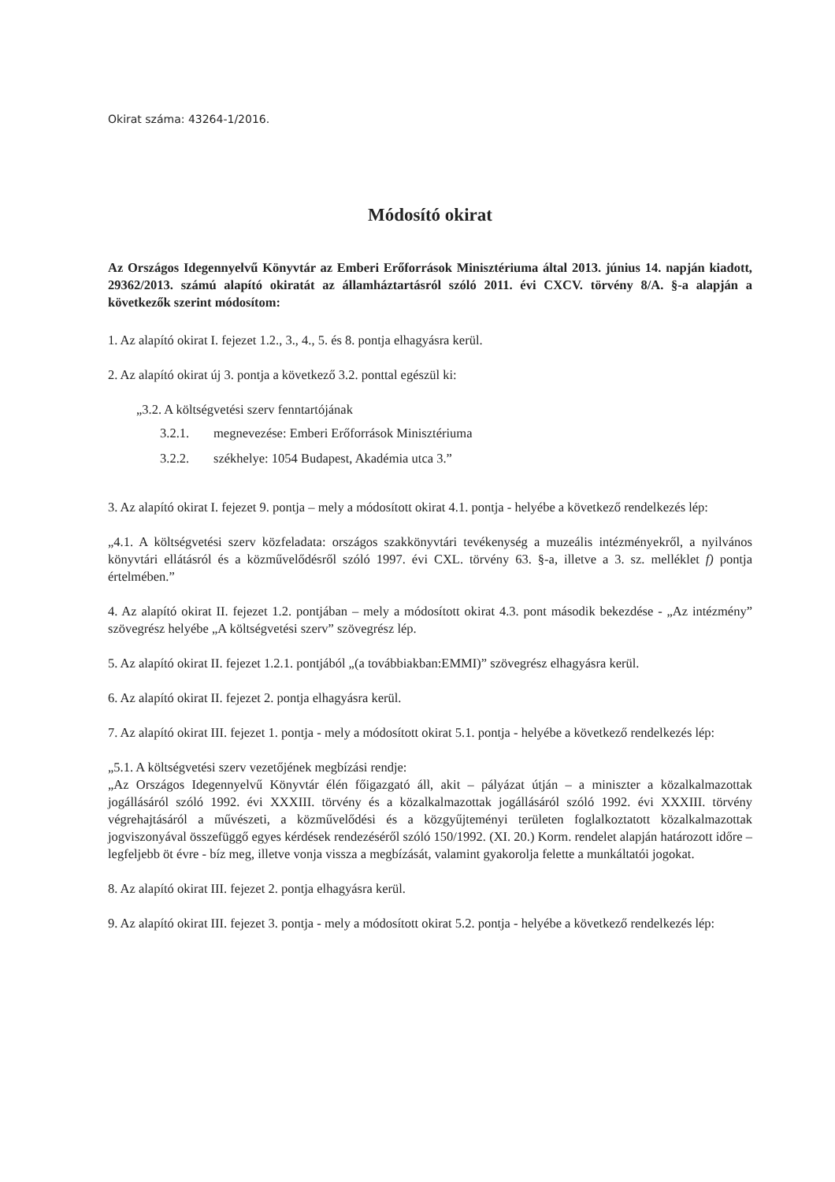Okirat száma: 43264-1/2016.
Módosító okirat
Az Országos Idegennyelvű Könyvtár az Emberi Erőforrások Minisztériuma által 2013. június 14. napján kiadott, 29362/2013. számú alapító okiratát az államháztartásról szóló 2011. évi CXCV. törvény 8/A. §-a alapján a következők szerint módosítom:
1. Az alapító okirat I. fejezet 1.2., 3., 4., 5. és 8. pontja elhagyásra kerül.
2. Az alapító okirat új 3. pontja a következő 3.2. ponttal egészül ki:
„3.2. A költségvetési szerv fenntartójának
3.2.1. megnevezése: Emberi Erőforrások Minisztériuma
3.2.2. székhelye: 1054 Budapest, Akadémia utca 3.”
3. Az alapító okirat I. fejezet 9. pontja – mely a módosított okirat 4.1. pontja - helyébe a következő rendelkezés lép:
„4.1. A költségvetési szerv közfeladata: országos szakkönyvtári tevékenység a muzeális intézményekről, a nyilvános könyvtári ellátásról és a közművelődésről szóló 1997. évi CXL. törvény 63. §-a, illetve a 3. sz. melléklet f) pontja értelmében.”
4. Az alapító okirat II. fejezet 1.2. pontjában – mely a módosított okirat 4.3. pont második bekezdése - „Az intézmény” szövegrész helyébe „A költségvetési szerv” szövegrész lép.
5. Az alapító okirat II. fejezet 1.2.1. pontjából „(a továbbiakban:EMMI)” szövegrész elhagyásra kerül.
6. Az alapító okirat II. fejezet 2. pontja elhagyásra kerül.
7. Az alapító okirat III. fejezet 1. pontja - mely a módosított okirat 5.1. pontja - helyébe a következő rendelkezés lép:
„5.1. A költségvetési szerv vezetőjének megbízási rendje:
„Az Országos Idegennyelvű Könyvtár élén főigazgató áll, akit – pályázat útján – a miniszter a közalkalmazottak jogállásáról szóló 1992. évi XXXIII. törvény és a közalkalmazottak jogállásáról szóló 1992. évi XXXIII. törvény végrehajtásáról a művészeti, a közművelődési és a közgyűjteményi területen foglalkoztatott közalkalmazottak jogviszonyával összefüggő egyes kérdések rendezéséről szóló 150/1992. (XI. 20.) Korm. rendelet alapján határozott időre – legfeljebb öt évre - bíz meg, illetve vonja vissza a megbízását, valamint gyakorolja felette a munkáltatói jogokat.
8. Az alapító okirat III. fejezet 2. pontja elhagyásra kerül.
9. Az alapító okirat III. fejezet 3. pontja - mely a módosított okirat 5.2. pontja - helyébe a következő rendelkezés lép: